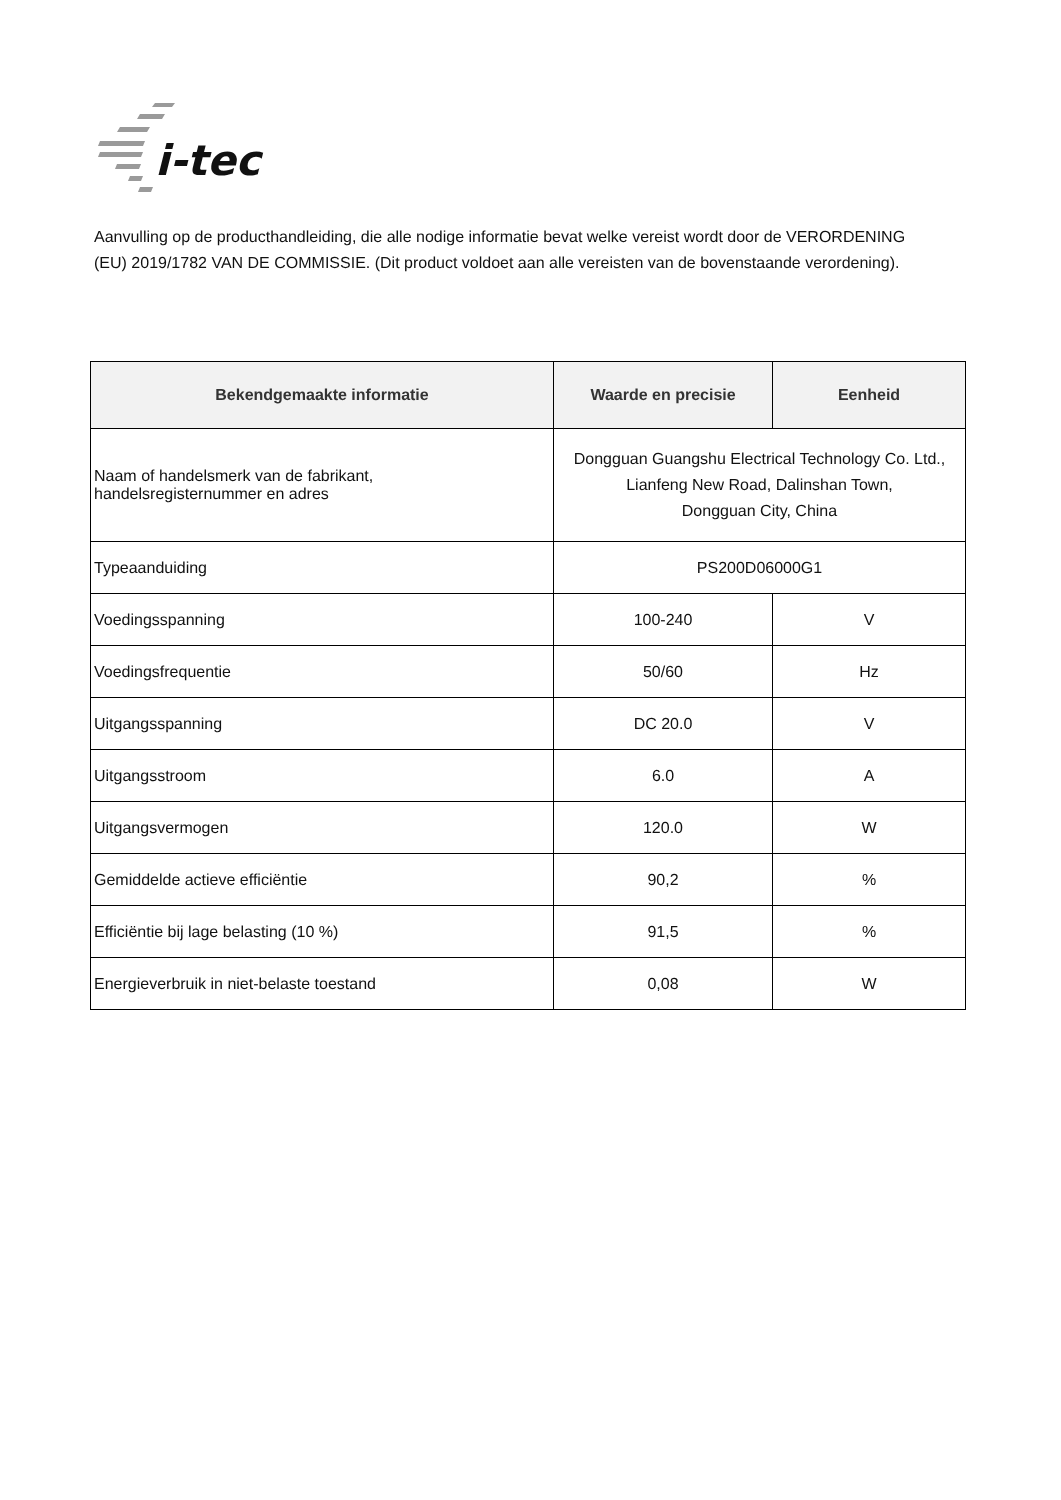i-tec
Aanvulling op de producthandleiding, die alle nodige informatie bevat welke vereist wordt door de VERORDENING (EU) 2019/1782 VAN DE COMMISSIE. (Dit product voldoet aan alle vereisten van de bovenstaande verordening).
| Bekendgemaakte informatie | Waarde en precisie | Eenheid |
| --- | --- | --- |
| Naam of handelsmerk van de fabrikant, handelsregisternummer en adres | Dongguan Guangshu Electrical Technology Co. Ltd., Lianfeng New Road, Dalinshan Town, Dongguan City, China | |
| Typeaanduiding | PS200D06000G1 | |
| Voedingsspanning | 100-240 | V |
| Voedingsfrequentie | 50/60 | Hz |
| Uitgangsspanning | DC 20.0 | V |
| Uitgangsstroom | 6.0 | A |
| Uitgangsvermogen | 120.0 | W |
| Gemiddelde actieve efficiëntie | 90,2 | % |
| Efficiëntie bij lage belasting (10 %) | 91,5 | % |
| Energieverbruik in niet-belaste toestand | 0,08 | W |